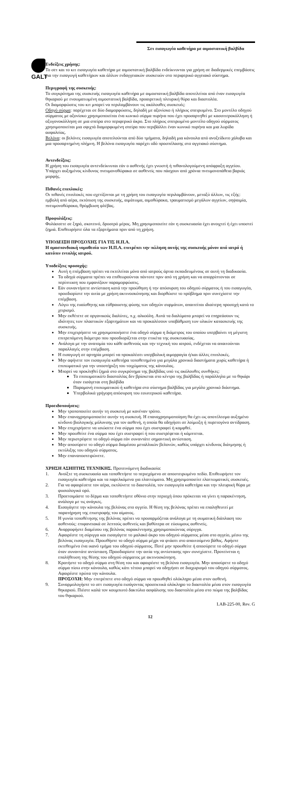GALT
Σετ εισαγωγέα καθετήρα με αιμοστατική βαλβίδα
Ενδείξεις χρήσης:
Το σετ και το κιτ εισαγωγέα καθετήρα με αιμοστατική βαλβίδα ενδείκνυνται για χρήση σε διαδερμικές επεμβάσεις για την εισαγωγή καθετήρων και άλλων ενδαγγειακών συσκευών στο περιφερικό αγγειακό σύστημα.
Περιγραφή της συσκευής:
Το συγκρότημα της συσκευής εισαγωγέα καθετήρα με αιμοστατική βαλβίδα αποτελείται από έναν εισαγωγέα θηκαριού με ενσωματωμένη αιμοστατική βαλβίδα, προαιρετική πλευρική θύρα και διαστολέα.
Οι διαμορφώσεις του κιτ μπορεί να περιλαμβάνουν τις ακόλουθες συσκευές:
Οδηγό σύρμα: παρέχεται σε δύο διαμορφώσεις, δηλαδή με αξονίσκο ή πλήρως σπειρωμένο. Στο μοντέλο οδηγού σύρματος με αξονίσκο χρησιμοποιείται ένα κωνικό σύρμα πυρήνα που έχει προσαρτηθεί με κασσιτεροκόλληση ή οξυγονοκόλληση σε μια σπείρα στο περιφερικό άκρο. Στο πλήρως σπειρωμένο μοντέλο οδηγού σύρματος χρησιμοποιείται μια σφιχτά διαμορφωμένη σπείρα που περιβάλλει έναν κωνικό πυρήνα και μια λωρίδα ασφαλείας.
Βελόνα: οι βελόνες εισαγωγέα αποτελούνται από δύο τμήματα, δηλαδή μια κάνουλα από ανοξείδωτο χάλυβα και μια προσαρτημένη πλήμνη. Η βελόνα εισαγωγέα παρέχει οδό προσπέλασης στο αγγειακό σύστημα.
Αντενδείξεις:
Η χρήση του εισαγωγέα αντενδείκνυται εάν ο ασθενής έχει γνωστή ή πιθανολογούμενη απόφραξη αγγείου. Υπάρχει αυξημένος κίνδυνος πνευμονοθώρακα σε ασθενείς που πάσχουν από χρόνια πνευμονοπάθεια βαριάς μορφής.
Πιθανές επιπλοκές:
Οι πιθανές επιπλοκές που σχετίζονται με τη χρήση του εισαγωγέα περιλαμβάνουν, μεταξύ άλλων, τις εξής: εμβολή από αέρα, εκτόπιση της συσκευής, αιμάτωμα, αιμοθώρακα, τραυματισμό μεγάλων αγγείων, σηψαιμία, πνευμονοθώρακα, θρόμβωση φλέβας.
Προφυλάξεις:
Φυλάσσετε σε ξηρό, σκοτεινό, δροσερό μέρος. Μη χρησιμοποιείτε εάν η συσκευασία έχει ανοιχτεί ή έχει υποστεί ζημιά. Επιθεωρήστε όλα τα εξαρτήματα πριν από τη χρήση.
ΥΠΟΔΕΙΞΗ ΠΡΟΣΟΧΗΣ ΓΙΑ ΤΙΣ Η.Π.Α.
Η ομοσπονδιακή νομοθεσία των Η.Π.Α. επιτρέπει την πώληση αυτής της συσκευής μόνον από ιατρό ή κατόπιν εντολής ιατρού.
Υποδείξεις προσοχής:
Αυτή η επέμβαση πρέπει να εκτελείται μόνο από ιατρούς άρτια εκπαιδευμένους σε αυτή τη διαδικασία.
Τα οδηγά σύρματα πρέπει να επιθεωρούνται πάντοτε πριν από τη χρήση και να απορρίπτονται σε περίπτωση που εμφανίζουν παραμορφώσεις.
Εάν συναντήσετε αντίσταση κατά την προώθηση ή την απόσυρση του οδηγού σύρματος ή του εισαγωγέα, προσδιορίστε την αιτία με χρήση ακτινοσκόπησης και διορθώστε το πρόβλημα πριν συνεχίσετε την επέμβαση.
Λόγω της ευαίσθητης και εύθραυστης φύσης των οδηγών συρμάτων, απαιτείται ιδιαίτερη προσοχή κατά το χειρισμό.
Μην εκθέτετε σε οργανικούς διαλύτες, π.χ. αλκοόλη. Αυτά τα διαλύματα μπορεί να επηρεάσουν τις ιδιότητες των πλαστικών εξαρτημάτων και να προκαλέσουν υποβάθμιση των υλικών κατασκευής της συσκευής.
Μην επιχειρήσετε να χρησιμοποιήσετε ένα οδηγό σύρμα η διάμετρος του οποίου υπερβαίνει τη μέγιστη επιτρεπόμενη διάμετρο που προσδιορίζεται στην ετικέτα της συσκευασίας.
Ανάλογα με την ανατομία του κάθε ασθενούς και την τεχνική του ιατρού, ενδέχεται να απαιτούνται παραλλαγές στην επέμβαση.
Η εισαγωγή σε αρτηρία μπορεί να προκαλέσει υπερβολική αιμορραγία ή/και άλλες επιπλοκές.
Μην αφήνετε τον εισαγωγέα καθετήρα τοποθετημένο για μεγάλα χρονικά διαστήματα χωρίς καθετήρα ή επιπωματικό για την υποστήριξη του τοιχώματος της κάνουλας.
Μπορεί να προκληθεί ζημιά στο συγκρότημα της βαλβίδας υπό τις ακόλουθες συνθήκες:
Το επιπωματικό/ο διαστολέας δεν βρίσκεται στο κέντρο της βαλβίδας ή παράλληλα με το θηκάρι όταν εισάγεται στη βαλβίδα
Παραμονή επιπωματικού ή καθετήρα στο σύστημα βαλβίδας για μεγάλο χρονικό διάστημα.
Υπερβολικά γρήγορη απόσυρση του εσωτερικού καθετήρα.
Προειδοποιήσεις:
Μην τροποποιείτε αυτήν τη συσκευή με κανέναν τρόπο.
Μην επαναχρησιμοποιείτε αυτήν τη συσκευή. Η επαναχρησιμοποίηση θα έχει ως αποτέλεσμα αυξημένο κίνδυνο βιολογικής μόλυνσης για τον ασθενή, η οποία θα οδηγήσει σε λοίμωξη ή πυρετογόνο αντίδραση.
Μην επιχειρήσετε να ισιώσετε ένα σύρμα που έχει συστραφεί ή καμφθεί.
Μην προωθείτε ένα σύρμα που έχει συστραφεί ή που συστρέφεται ή κάμπτεται.
Μην περιστρέφετε το οδηγό σύρμα εάν συναντάτε σημαντική αντίσταση.
Μην αποσύρετε το οδηγό σύρμα διαμέσου μεταλλικών βελονών, καθώς υπάρχει κίνδυνος διάτμησης ή εκτύλιξης του οδηγού σύρματος.
Μην επαναποστειρώνετε.
ΧΡΗΣΗ ΑΣΗΠΤΗΣ ΤΕΧΝΙΚΗΣ. Προτεινόμενη διαδικασία:
1. Ανοίξτε τη συσκευασία και τοποθετήστε το περιεχόμενο σε αποστειρωμένο πεδίο. Επιθεωρήστε τον εισαγωγέα καθετήρα και τα παρελκόμενα για ελαττώματα. Μη χρησιμοποιείτε ελαττωματικές συσκευές.
2. Για να αφαιρέσετε τον αέρα, εκπλύνετε το διαστολέα, τον εισαγωγέα καθετήρα και την πλευρική θύρα με φυσιολογικό ορό.
3. Προετοιμάστε το δέρμα και τοποθετήστε οθόνιο στην περιοχή όπου πρόκειται να γίνει η παρακέντηση, ανάλογα με τις ανάγκες.
4. Εισαγάγετε την κάνουλα της βελόνας στο αγγείο. Η θέση της βελόνας πρέπει να επαληθευτεί με παρατήρηση της επιστροφής του αίματος.
5. Η γωνία τοποθέτησης της βελόνας πρέπει να προσαρμόζεται ανάλογα με τη σωματική διάπλαση του ασθενούς: επιφανειακά σε λεπτούς ασθενείς και βαθύτερα σε εύσωμους ασθενείς.
6. Αναρροφήστε διαμέσου της βελόνας παρακέντησης χρησιμοποιώντας σύριγγα.
7. Αφαιρέστε τη σύριγγα και εισαγάγετε το μαλακό άκρο του οδηγού σύρματος μέσα στο αγγείο, μέσω της βελόνας εισαγωγέα. Προωθήστε το οδηγό σύρμα μέχρι να φτάσει στο απαιτούμενο βάθος. Αφήστε εκτεθειμένο ένα ικανό τμήμα του οδηγού σύρματος. Ποτέ μην προωθείτε ή αποσύρετε το οδηγό σύρμα όταν συναντάτε αντίσταση. Προσδιορίστε την αιτία της αντίστασης πριν συνεχίσετε. Προτείνεται η επαλήθευση της θέσης του οδηγού σύρματος με ακτινοσκόπηση.
8. Κρατήστε το οδηγό σύρμα στη θέση του και αφαιρέστε τη βελόνα εισαγωγέα. Μην αποσύρετε το οδηγό σύρμα πίσω στην κάνουλα, καθώς κάτι τέτοιο μπορεί να οδηγήσει σε διαχωρισμό του οδηγού σύρματος. Αφαιρέστε πρώτα την κάνουλα.
ΠΡΟΣΟΧΗ: Μην επιτρέπετε στο οδηγό σύρμα να προωθηθεί ολόκληρο μέσα στον ασθενή.
9. Συναρμολογήστε το σετ εισαγωγέα εισάγοντας προσεκτικά ολόκληρο το διαστολέα μέσα στον εισαγωγέα θηκαριού. Πιέστε καλά τον κουμπωτό δακτύλιο ασφάλισης του διαστολέα μέσα στο πώμα της βαλβίδας του θηκαριού.
LAB-225-00, Rev. G
12